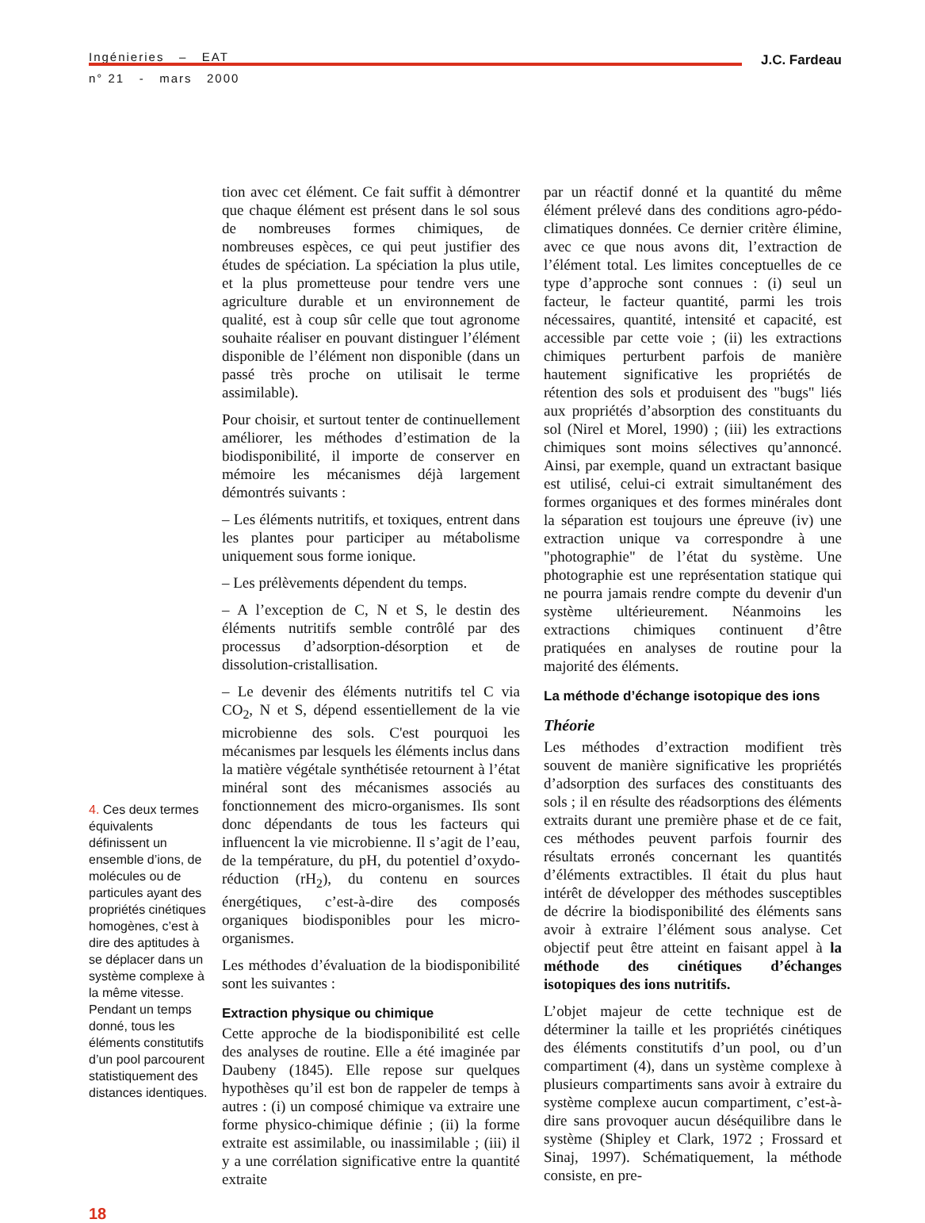Ingénieries – EAT
n° 21 - mars 2000
J.C. Fardeau
4. Ces deux termes équivalents définissent un ensemble d’ions, de molécules ou de particules ayant des propriétés cinétiques homogènes, c’est à dire des aptitudes à se déplacer dans un système complexe à la même vitesse. Pendant un temps donné, tous les éléments constitutifs d’un pool parcourent statistiquement des distances identiques.
tion avec cet élément. Ce fait suffit à démontrer que chaque élément est présent dans le sol sous de nombreuses formes chimiques, de nombreuses espèces, ce qui peut justifier des études de spéciation. La spéciation la plus utile, et la plus prometteuse pour tendre vers une agriculture durable et un environnement de qualité, est à coup sûr celle que tout agronome souhaite réaliser en pouvant distinguer l’élément disponible de l’élément non disponible (dans un passé très proche on utilisait le terme assimilable).
Pour choisir, et surtout tenter de continuellement améliorer, les méthodes d’estimation de la biodisponibilité, il importe de conserver en mémoire les mécanismes déjà largement démontrés suivants :
– Les éléments nutritifs, et toxiques, entrent dans les plantes pour participer au métabolisme uniquement sous forme ionique.
– Les prélèvements dépendent du temps.
– A l’exception de C, N et S, le destin des éléments nutritifs semble contrôlé par des processus d’adsorption-désorption et de dissolution-cristallisation.
– Le devenir des éléments nutritifs tel C via CO<sub>2</sub>, N et S, dépend essentiellement de la vie microbienne des sols. C'est pourquoi les mécanismes par lesquels les éléments inclus dans la matière végétale synthétisée retournent à l’état minéral sont des mécanismes associés au fonctionnement des micro-organismes. Ils sont donc dépendants de tous les facteurs qui influencent la vie microbienne. Il s’agit de l’eau, de la température, du pH, du potentiel d’oxydo-réduction (rH<sub>2</sub>), du contenu en sources énergétiques, c’est-à-dire des composés organiques biodisponibles pour les micro-organismes.
Les méthodes d’évaluation de la biodisponibilité sont les suivantes :
Extraction physique ou chimique
Cette approche de la biodisponibilité est celle des analyses de routine. Elle a été imaginée par Daubeny (1845). Elle repose sur quelques hypothèses qu’il est bon de rappeler de temps à autres : (i) un composé chimique va extraire une forme physico-chimique définie ; (ii) la forme extraite est assimilable, ou inassimilable ; (iii) il y a une corrélation significative entre la quantité extraite
par un réactif donné et la quantité du même élément prélevé dans des conditions agro-pédo-climatiques données. Ce dernier critère élimine, avec ce que nous avons dit, l’extraction de l’élément total. Les limites conceptuelles de ce type d’approche sont connues : (i) seul un facteur, le facteur quantité, parmi les trois nécessaires, quantité, intensité et capacité, est accessible par cette voie ; (ii) les extractions chimiques perturbent parfois de manière hautement significative les propriétés de rétention des sols et produisent des "bugs" liés aux propriétés d’absorption des constituants du sol (Nirel et Morel, 1990) ; (iii) les extractions chimiques sont moins sélectives qu’annoncé. Ainsi, par exemple, quand un extractant basique est utilisé, celui-ci extrait simultanément des formes organiques et des formes minérales dont la séparation est toujours une épreuve (iv) une extraction unique va correspondre à une "photographie" de l’état du système. Une photographie est une représentation statique qui ne pourra jamais rendre compte du devenir d'un système ultérieurement. Néanmoins les extractions chimiques continuent d’être pratiquées en analyses de routine pour la majorité des éléments.
La méthode d’échange isotopique des ions
Théorie
Les méthodes d’extraction modifient très souvent de manière significative les propriétés d’adsorption des surfaces des constituants des sols ; il en résulte des réadsorptions des éléments extraits durant une première phase et de ce fait, ces méthodes peuvent parfois fournir des résultats erronés concernant les quantités d’éléments extractibles. Il était du plus haut intérêt de développer des méthodes susceptibles de décrire la biodisponibilité des éléments sans avoir à extraire l’élément sous analyse. Cet objectif peut être atteint en faisant appel à la méthode des cinétiques d’échanges isotopiques des ions nutritifs.
L’objet majeur de cette technique est de déterminer la taille et les propriétés cinétiques des éléments constitutifs d’un pool, ou d’un compartiment (4), dans un système complexe à plusieurs compartiments sans avoir à extraire du système complexe aucun compartiment, c’est-à-dire sans provoquer aucun déséquilibre dans le système (Shipley et Clark, 1972 ; Frossard et Sinaj, 1997). Schématiquement, la méthode consiste, en pre-
18